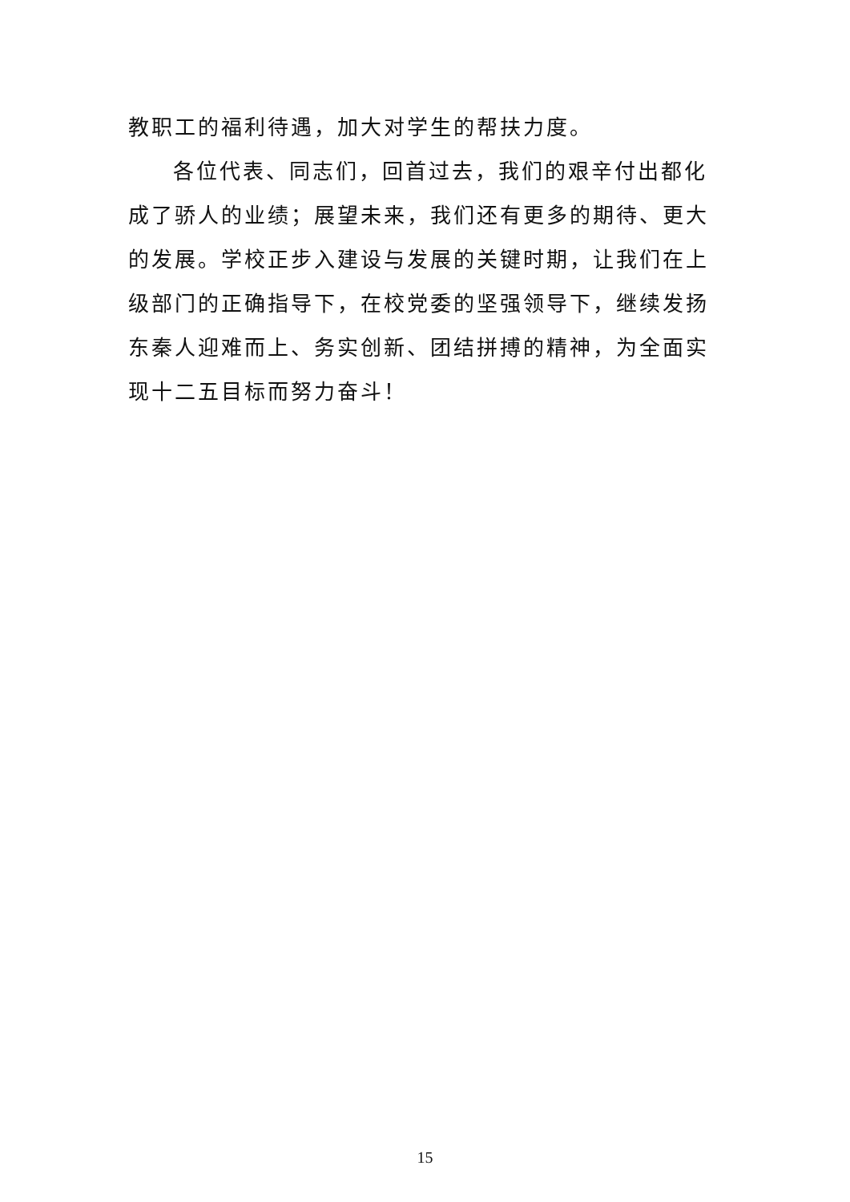教职工的福利待遇，加大对学生的帮扶力度。
各位代表、同志们，回首过去，我们的艰辛付出都化成了骄人的业绩；展望未来，我们还有更多的期待、更大的发展。学校正步入建设与发展的关键时期，让我们在上级部门的正确指导下，在校党委的坚强领导下，继续发扬东秦人迎难而上、务实创新、团结拼搏的精神，为全面实现十二五目标而努力奋斗！
15